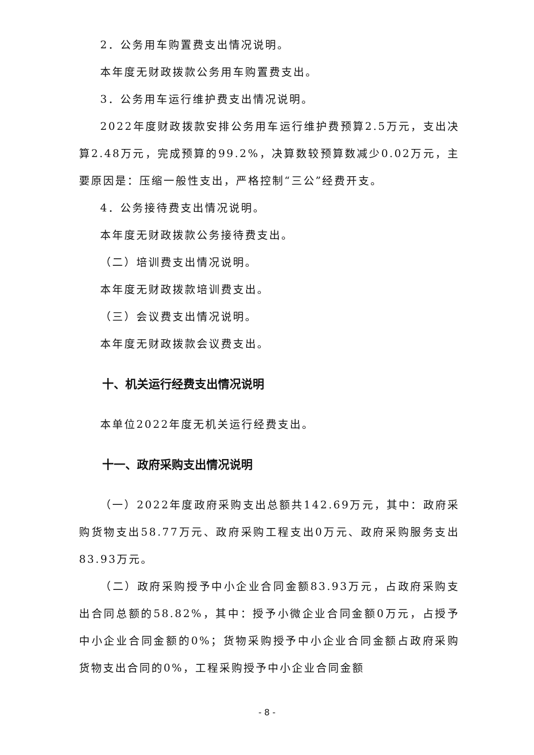2．公务用车购置费支出情况说明。
本年度无财政拨款公务用车购置费支出。
3．公务用车运行维护费支出情况说明。
2022年度财政拨款安排公务用车运行维护费预算2.5万元，支出决算2.48万元，完成预算的99.2%，决算数较预算数减少0.02万元，主要原因是：压缩一般性支出，严格控制“三公”经费开支。
4．公务接待费支出情况说明。
本年度无财政拨款公务接待费支出。
（二）培训费支出情况说明。
本年度无财政拨款培训费支出。
（三）会议费支出情况说明。
本年度无财政拨款会议费支出。
十、机关运行经费支出情况说明
本单位2022年度无机关运行经费支出。
十一、政府采购支出情况说明
（一）2022年度政府采购支出总额共142.69万元，其中：政府采购货物支出58.77万元、政府采购工程支出0万元、政府采购服务支出83.93万元。
（二）政府采购授予中小企业合同金额83.93万元，占政府采购支出合同总额的58.82%，其中：授予小微企业合同金额0万元，占授予中小企业合同金额的0%；货物采购授予中小企业合同金额占政府采购货物支出合同的0%，工程采购授予中小企业合同金额
- 8 -